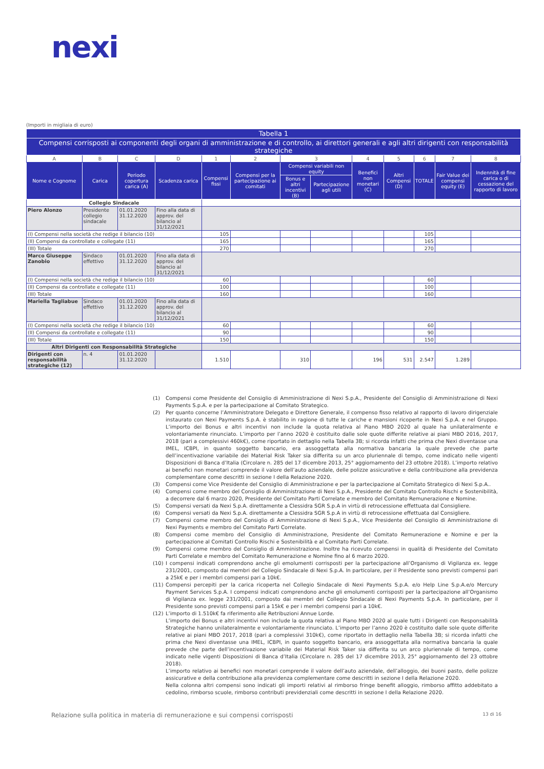nexi
(Importi in migliaia di euro)
| Tabella 1 | | | | | | | | | | | | |
| --- | --- | --- | --- | --- | --- | --- | --- | --- | --- | --- | --- | --- |
| Compensi corrisposti ai componenti degli organi di amministrazione e di controllo, ai direttori generali e agli altri dirigenti con responsabilità strategiche | | | | | | | | | | | | |
| A | B | C | D | 1 | 2 | 3 | | 4 | 5 | 6 | 7 | 8 |
| Nome e Cognome | Carica | Periodo copertura carica (A) | Scadenza carica | Compensi fissi | Compensi per la partecipazione ai comitati | Compensi variabili non equity | | Benefici non monetari (C) | Altri Compensi (D) | TOTALE | Fair Value dei compensi equity (E) | Indennità di fine carica o di cessazione del rapporto di lavoro |
| | | | | | | Bonus e altri incentivi (B) | Partecipazione agli utili | | | | | |
| Collegio Sindacale | | | | | | | | | | | | |
| Piero Alonzo | Presidente collegio sindacale | 01.01.2020 31.12.2020 | Fino alla data di approv. del bilancio al 31/12/2021 | | | | | | | | | |
| (I) Compensi nella società che redige il bilancio (10) | | | | 105 | | | | | | 105 | | |
| (II) Compensi da controllate e collegate (11) | | | | 165 | | | | | | 165 | | |
| (III) Totale | | | | 270 | | | | | | 270 | | |
| Marco Giuseppe Zanobio | Sindaco effettivo | 01.01.2020 31.12.2020 | Fino alla data di approv. del bilancio al 31/12/2021 | | | | | | | | | |
| (I) Compensi nella società che redige il bilancio (10) | | | | 60 | | | | | | 60 | | |
| (II) Compensi da controllate e collegate (11) | | | | 100 | | | | | | 100 | | |
| (III) Totale | | | | 160 | | | | | | 160 | | |
| Mariella Tagliabue | Sindaco effettivo | 01.01.2020 31.12.2020 | Fino alla data di approv. del bilancio al 31/12/2021 | | | | | | | | | |
| (I) Compensi nella società che redige il bilancio (10) | | | | 60 | | | | | | 60 | | |
| (II) Compensi da controllate e collegate (11) | | | | 90 | | | | | | 90 | | |
| (III) Totale | | | | 150 | | | | | | 150 | | |
| Altri Dirigenti con Responsabilità Strategiche | | | | | | | | | | | | |
| Dirigenti con responsabilità strategiche (12) | n. 4 | 01.01.2020 31.12.2020 | | 1.510 | | 310 | | 196 | 531 | 2.547 | 1.289 | |
(1) Compensi come Presidente del Consiglio di Amministrazione di Nexi S.p.A., Presidente del Consiglio di Amministrazione di Nexi Payments S.p.A. e per la partecipazione al Comitato Strategico.
(2) Per quanto concerne l’Amministratore Delegato e Direttore Generale, il compenso fisso relativo al rapporto di lavoro dirigenziale instaurato con Nexi Payments S.p.A. è stabilito in ragione di tutte le cariche e mansioni ricoperte in Nexi S.p.A. e nel Gruppo. L’importo dei Bonus e altri incentivi non include la quota relativa al Piano MBO 2020 al quale ha unilateralmente e volontariamente rinunciato. L’importo per l’anno 2020 è costituito dalle sole quote differite relative ai piani MBO 2016, 2017, 2018 (pari a complessivi 460k€), come riportato in dettaglio nella Tabella 3B; si ricorda infatti che prima che Nexi diventasse una IMEL, ICBPI, in quanto soggetto bancario, era assoggettata alla normativa bancaria la quale prevede che parte dell’incentivazione variabile dei Material Risk Taker sia differita su un arco pluriennale di tempo, come indicato nelle vigenti Disposizioni di Banca d’Italia (Circolare n. 285 del 17 dicembre 2013, 25° aggiornamento del 23 ottobre 2018). L’importo relativo ai benefici non monetari comprende il valore dell’auto aziendale, delle polizze assicurative e della contribuzione alla previdenza complementare come descritti in sezione I della Relazione 2020.
(3) Compensi come Vice Presidente del Consiglio di Amministrazione e per la partecipazione al Comitato Strategico di Nexi S.p.A..
(4) Compensi come membro del Consiglio di Amministrazione di Nexi S.p.A., Presidente del Comitato Controllo Rischi e Sostenibilità, a decorrere dal 6 marzo 2020, Presidente del Comitato Parti Correlate e membro del Comitato Remunerazione e Nomine.
(5) Compensi versati da Nexi S.p.A. direttamente a Clessidra SGR S.p.A in virtù di retrocessione effettuata dal Consigliere.
(6) Compensi versati da Nexi S.p.A. direttamente a Clessidra SGR S.p.A in virtù di retrocessione effettuata dal Consigliere.
(7) Compensi come membro del Consiglio di Amministrazione di Nexi S.p.A., Vice Presidente del Consiglio di Amministrazione di Nexi Payments e membro del Comitato Parti Correlate.
(8) Compensi come membro del Consiglio di Amministrazione, Presidente del Comitato Remunerazione e Nomine e per la partecipazione al Comitati Controllo Rischi e Sostenibilità e al Comitato Parti Correlate.
(9) Compensi come membro del Consiglio di Amministrazione. Inoltre ha ricevuto compensi in qualità di Presidente del Comitato Parti Correlate e membro del Comitato Remunerazione e Nomine fino al 6 marzo 2020.
(10) I compensi indicati comprendono anche gli emolumenti corrisposti per la partecipazione all’Organismo di Vigilanza ex. legge 231/2001, composto dai membri del Collegio Sindacale di Nexi S.p.A. In particolare, per il Presidente sono previsti compensi pari a 25k€ e per i membri compensi pari a 10k€.
(11) Compensi percepiti per la carica ricoperta nel Collegio Sindacale di Nexi Payments S.p.A. e/o Help Line S.p.A.e/o Mercury Payment Services S.p.A. I compensi indicati comprendono anche gli emolumenti corrisposti per la partecipazione all’Organismo di Vigilanza ex. legge 231/2001, composto dai membri del Collegio Sindacale di Nexi Payments S.p.A. In particolare, per il Presidente sono previsti compensi pari a 15k€ e per i membri compensi pari a 10k€.
(12) L’importo di 1.510k€ fa riferimento alle Retribuzioni Annue Lorde.
L’importo dei Bonus e altri incentivi non include la quota relativa al Piano MBO 2020 al quale tutti i Dirigenti con Responsabilità Strategiche hanno unilateralmente e volontariamente rinunciato. L’importo per l’anno 2020 è costituito dalle sole quote differite relative ai piani MBO 2017, 2018 (pari a complessivi 310k€), come riportato in dettaglio nella Tabella 3B; si ricorda infatti che prima che Nexi diventasse una IMEL, ICBPI, in quanto soggetto bancario, era assoggettata alla normativa bancaria la quale prevede che parte dell’incentivazione variabile dei Material Risk Taker sia differita su un arco pluriennale di tempo, come indicato nelle vigenti Disposizioni di Banca d’Italia (Circolare n. 285 del 17 dicembre 2013, 25° aggiornamento del 23 ottobre 2018).
L’importo relativo ai benefici non monetari comprende il valore dell’auto aziendale, dell’alloggio, dei buoni pasto, delle polizze assicurative e della contribuzione alla previdenza complementare come descritti in sezione I della Relazione 2020.
Nella colonna altri compensi sono indicati gli importi relativi al rimborso fringe benefit alloggio, rimborso affitto addebitato a cedolino, rimborso scuole, rimborso contributi previdenziali come descritti in sezione I della Relazione 2020.
Relazione sulla politica in materia di remunerazione e sui compensi corrisposti 13 di 16